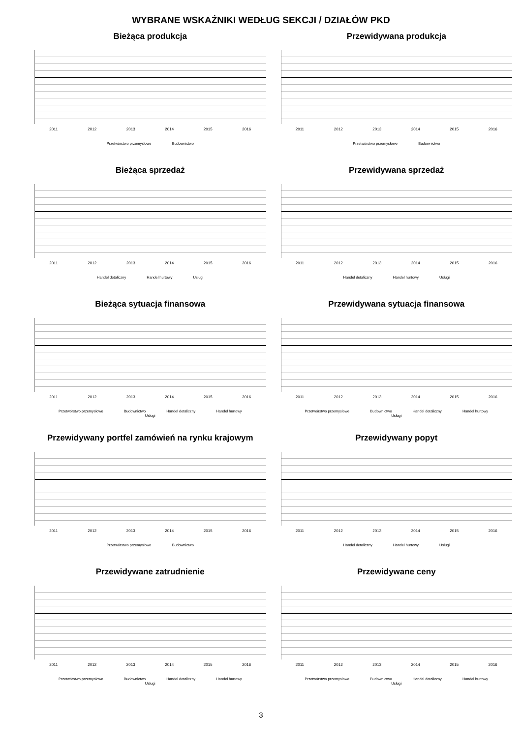WYBRANE WSKAŹNIKI WEDŁUG SEKCJI / DZIAŁÓW PKD
Bieżąca produkcja
2011 2012 2013 2014 2015 2016
Przetwórstwo przemysłowe Budownictwo
Przewidywana produkcja
2011 2012 2013 2014 2015 2016
Przetwórstwo przemysłowe Budownictwo
Bieżąca sprzedaż
2011 2012 2013 2014 2015 2016
Handel detaliczny Handel hurtowy Usługi
Przewidywana sprzedaż
2011 2012 2013 2014 2015 2016
Handel detaliczny Handel hurtowy Usługi
Bieżąca sytuacja finansowa
2011 2012 2013 2014 2015 2016
Przetwórstwo przemysłowe Budownictwo Handel detaliczny Handel hurtowy Usługi
Przewidywana sytuacja finansowa
2011 2012 2013 2014 2015 2016
Przetwórstwo przemysłowe Budownictwo Handel detaliczny Handel hurtowy Usługi
Przewidywany portfel zamówień na rynku krajowym
2011 2012 2013 2014 2015 2016
Przetwórstwo przemysłowe Budownictwo
Przewidywany popyt
2011 2012 2013 2014 2015 2016
Handel detaliczny Handel hurtowy Usługi
Przewidywane zatrudnienie
2011 2012 2013 2014 2015 2016
Przetwórstwo przemysłowe Budownictwo Handel detaliczny Handel hurtowy Usługi
Przewidywane ceny
2011 2012 2013 2014 2015 2016
Przetwórstwo przemysłowe Budownictwo Handel detaliczny Handel hurtowy Usługi
3